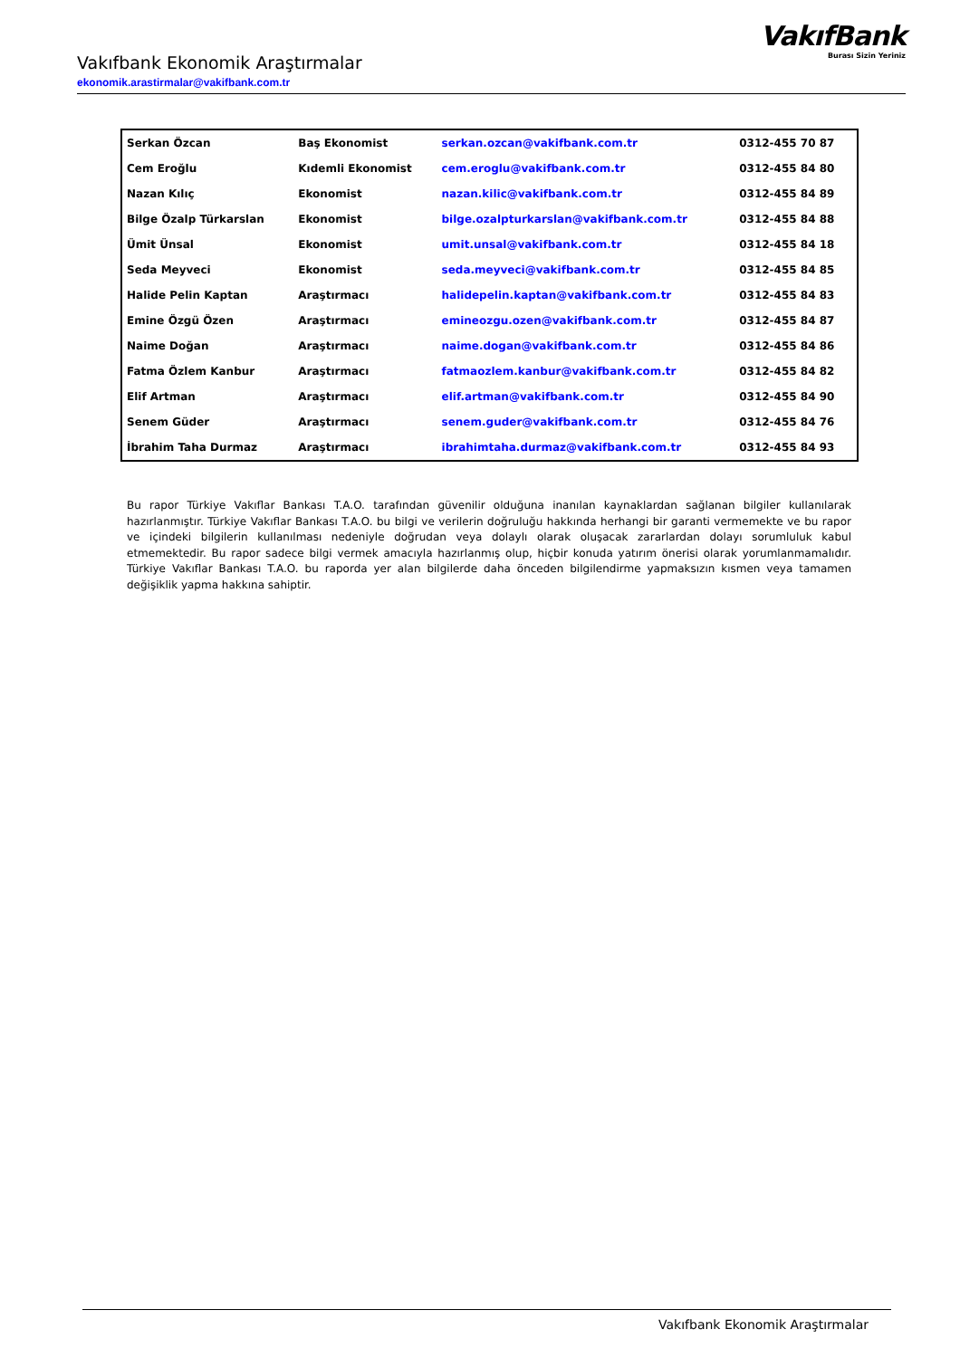Vakıfbank Ekonomik Araştırmalar
ekonomik.arastirmalar@vakifbank.com.tr
VakıfBank
Burası Sizin Yeriniz
| Serkan Özcan | Baş Ekonomist | serkan.ozcan@vakifbank.com.tr | 0312-455 70 87 |
| Cem Eroğlu | Kıdemli Ekonomist | cem.eroglu@vakifbank.com.tr | 0312-455 84 80 |
| Nazan Kılıç | Ekonomist | nazan.kilic@vakifbank.com.tr | 0312-455 84 89 |
| Bilge Özalp Türkarslan | Ekonomist | bilge.ozalpturkarslan@vakifbank.com.tr | 0312-455 84 88 |
| Ümit Ünsal | Ekonomist | umit.unsal@vakifbank.com.tr | 0312-455 84 18 |
| Seda Meyveci | Ekonomist | seda.meyveci@vakifbank.com.tr | 0312-455 84 85 |
| Halide Pelin Kaptan | Araştırmacı | halidepelin.kaptan@vakifbank.com.tr | 0312-455 84 83 |
| Emine Özgü Özen | Araştırmacı | emineozgu.ozen@vakifbank.com.tr | 0312-455 84 87 |
| Naime Doğan | Araştırmacı | naime.dogan@vakifbank.com.tr | 0312-455 84 86 |
| Fatma Özlem Kanbur | Araştırmacı | fatmaozlem.kanbur@vakifbank.com.tr | 0312-455 84 82 |
| Elif Artman | Araştırmacı | elif.artman@vakifbank.com.tr | 0312-455 84 90 |
| Senem Güder | Araştırmacı | senem.guder@vakifbank.com.tr | 0312-455 84 76 |
| İbrahim Taha Durmaz | Araştırmacı | ibrahimtaha.durmaz@vakifbank.com.tr | 0312-455 84 93 |
Bu rapor Türkiye Vakıflar Bankası T.A.O. tarafından güvenilir olduğuna inanılan kaynaklardan sağlanan bilgiler kullanılarak hazırlanmıştır. Türkiye Vakıflar Bankası T.A.O. bu bilgi ve verilerin doğruluğu hakkında herhangi bir garanti vermemekte ve bu rapor ve içindeki bilgilerin kullanılması nedeniyle doğrudan veya dolaylı olarak oluşacak zararlardan dolayı sorumluluk kabul etmemektedir. Bu rapor sadece bilgi vermek amacıyla hazırlanmış olup, hiçbir konuda yatırım önerisi olarak yorumlanmamalıdır. Türkiye Vakıflar Bankası T.A.O. bu raporda yer alan bilgilerde daha önceden bilgilendirme yapmaksızın kısmen veya tamamen değişiklik yapma hakkına sahiptir.
Vakıfbank Ekonomik Araştırmalar